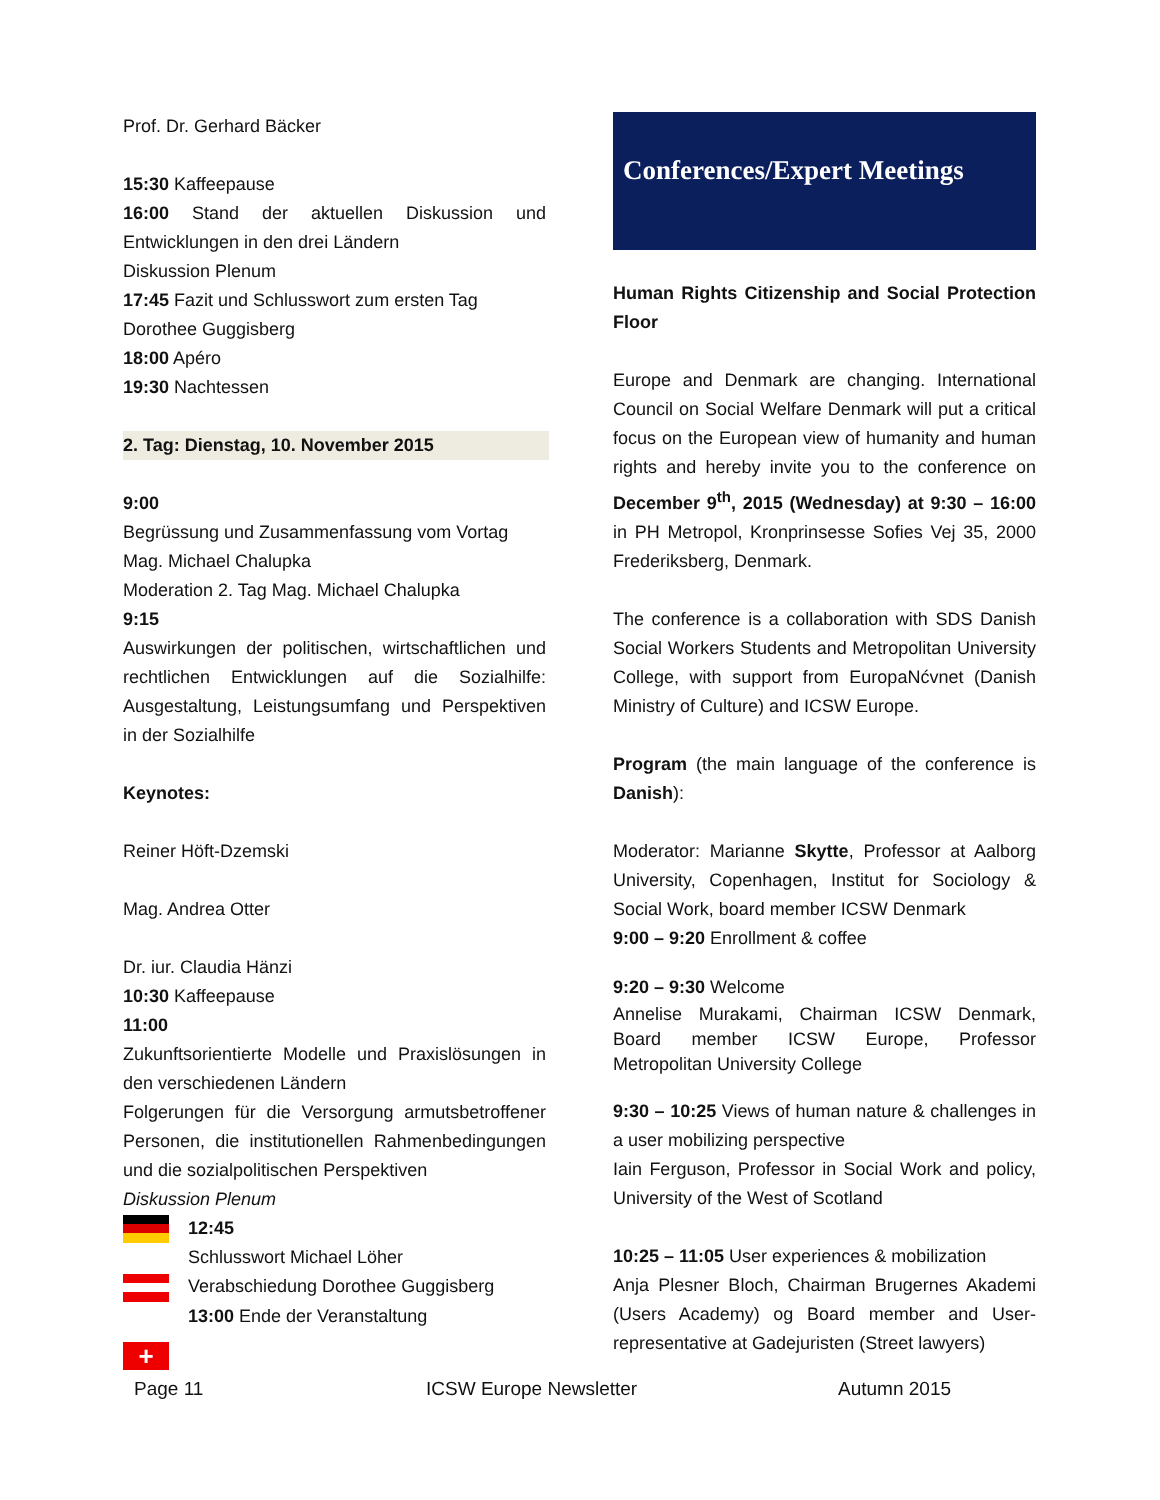Prof. Dr. Gerhard Bäcker
15:30 Kaffeepause
16:00 Stand der aktuellen Diskussion und Entwicklungen in den drei Ländern
Diskussion Plenum
17:45 Fazit und Schlusswort zum ersten Tag
Dorothee Guggisberg
18:00 Apéro
19:30 Nachtessen
2. Tag: Dienstag, 10. November 2015
9:00
Begrüssung und Zusammenfassung vom Vortag
Mag. Michael Chalupka
Moderation 2. Tag Mag. Michael Chalupka
9:15
Auswirkungen der politischen, wirtschaftlichen und rechtlichen Entwicklungen auf die Sozialhilfe: Ausgestaltung, Leistungsumfang und Perspektiven in der Sozialhilfe
Keynotes:
Reiner Höft-Dzemski
Mag. Andrea Otter
Dr. iur. Claudia Hänzi
10:30 Kaffeepause
11:00
Zukunftsorientierte Modelle und Praxislösungen in den verschiedenen Ländern
Folgerungen für die Versorgung armutsbetroffener Personen, die institutionellen Rahmenbedingungen und die sozialpolitischen Perspektiven
Diskussion Plenum
12:45
Schlusswort Michael Löher
Verabschiedung Dorothee Guggisberg
13:00 Ende der Veranstaltung
+
Conferences/Expert Meetings
Human Rights Citizenship and Social Protection Floor
Europe and Denmark are changing. International Council on Social Welfare Denmark will put a critical focus on the European view of humanity and human rights and hereby invite you to the conference on December 9<sup>th</sup>, 2015 (Wednesday) at 9:30 – 16:00 in PH Metropol, Kronprinsesse Sofies Vej 35, 2000 Frederiksberg, Denmark.
The conference is a collaboration with SDS Danish Social Workers Students and Metropolitan University College, with support from EuropaNćvnet (Danish Ministry of Culture) and ICSW Europe.
Program (the main language of the conference is Danish):
Moderator: Marianne Skytte, Professor at Aalborg University, Copenhagen, Institut for Sociology & Social Work, board member ICSW Denmark
9:00 – 9:20 Enrollment & coffee
9:20 – 9:30 Welcome
Annelise Murakami, Chairman ICSW Denmark, Board member ICSW Europe, Professor Metropolitan University College
9:30 – 10:25 Views of human nature & challenges in a user mobilizing perspective
Iain Ferguson, Professor in Social Work and policy, University of the West of Scotland
10:25 – 11:05 User experiences & mobilization
Anja Plesner Bloch, Chairman Brugernes Akademi (Users Academy) og Board member and User-representative at Gadejuristen (Street lawyers)
Page 11 ICSW Europe Newsletter Autumn 2015